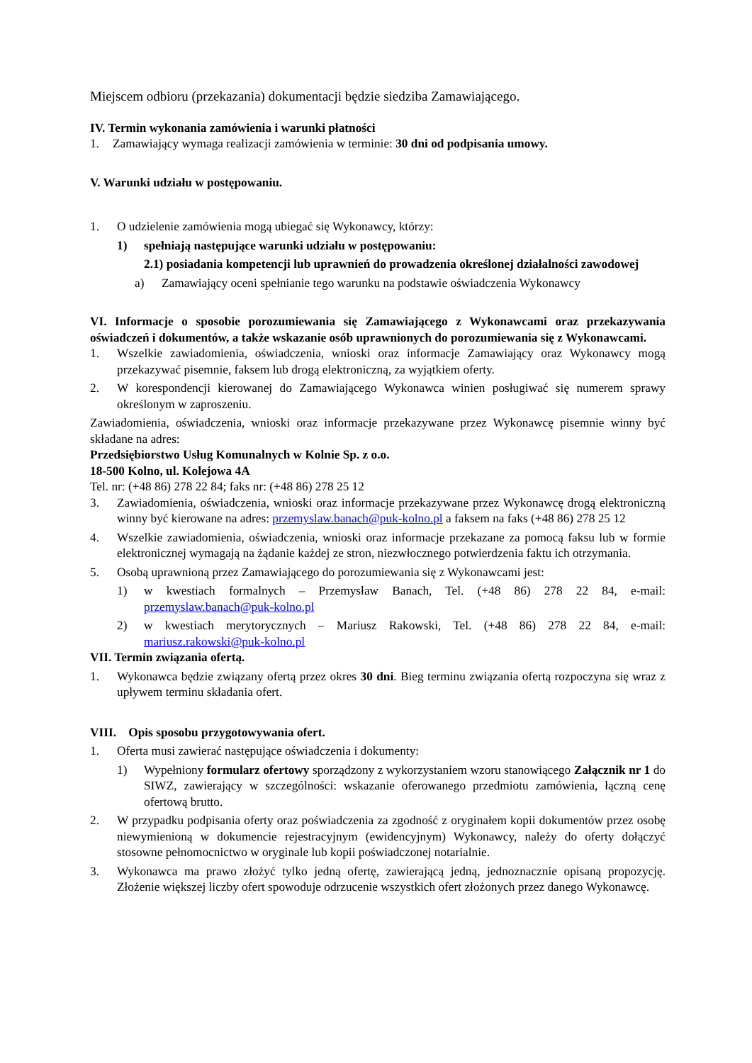Miejscem odbioru (przekazania) dokumentacji będzie siedziba Zamawiającego.
IV. Termin wykonania zamówienia i warunki płatności
1. Zamawiający wymaga realizacji zamówienia w terminie: 30 dni od podpisania umowy.
V. Warunki udziału w postępowaniu.
1. O udzielenie zamówienia mogą ubiegać się Wykonawcy, którzy:
1) spełniają następujące warunki udziału w postępowaniu:
2.1) posiadania kompetencji lub uprawnień do prowadzenia określonej działalności zawodowej
a) Zamawiający oceni spełnianie tego warunku na podstawie oświadczenia Wykonawcy
VI. Informacje o sposobie porozumiewania się Zamawiającego z Wykonawcami oraz przekazywania oświadczeń i dokumentów, a także wskazanie osób uprawnionych do porozumiewania się z Wykonawcami.
1. Wszelkie zawiadomienia, oświadczenia, wnioski oraz informacje Zamawiający oraz Wykonawcy mogą przekazywać pisemnie, faksem lub drogą elektroniczną, za wyjątkiem oferty.
2. W korespondencji kierowanej do Zamawiającego Wykonawca winien posługiwać się numerem sprawy określonym w zaproszeniu.
Zawiadomienia, oświadczenia, wnioski oraz informacje przekazywane przez Wykonawcę pisemnie winny być składane na adres:
Przedsiębiorstwo Usług Komunalnych w Kolnie Sp. z o.o.
18-500 Kolno, ul. Kolejowa 4A
Tel. nr: (+48 86) 278 22 84; faks nr: (+48 86) 278 25 12
3. Zawiadomienia, oświadczenia, wnioski oraz informacje przekazywane przez Wykonawcę drogą elektroniczną winny być kierowane na adres: przemyslaw.banach@puk-kolno.pl a faksem na faks (+48 86) 278 25 12
4. Wszelkie zawiadomienia, oświadczenia, wnioski oraz informacje przekazane za pomocą faksu lub w formie elektronicznej wymagają na żądanie każdej ze stron, niezwłocznego potwierdzenia faktu ich otrzymania.
5. Osobą uprawnioną przez Zamawiającego do porozumiewania się z Wykonawcami jest:
1) w kwestiach formalnych – Przemysław Banach, Tel. (+48 86) 278 22 84, e-mail: przemyslaw.banach@puk-kolno.pl
2) w kwestiach merytorycznych – Mariusz Rakowski, Tel. (+48 86) 278 22 84, e-mail: mariusz.rakowski@puk-kolno.pl
VII. Termin związania ofertą.
1. Wykonawca będzie związany ofertą przez okres 30 dni. Bieg terminu związania ofertą rozpoczyna się wraz z upływem terminu składania ofert.
VIII. Opis sposobu przygotowywania ofert.
1. Oferta musi zawierać następujące oświadczenia i dokumenty:
1) Wypełniony formularz ofertowy sporządzony z wykorzystaniem wzoru stanowiącego Załącznik nr 1 do SIWZ, zawierający w szczególności: wskazanie oferowanego przedmiotu zamówienia, łączną cenę ofertową brutto.
2. W przypadku podpisania oferty oraz poświadczenia za zgodność z oryginałem kopii dokumentów przez osobę niewymienioną w dokumencie rejestracyjnym (ewidencyjnym) Wykonawcy, należy do oferty dołączyć stosowne pełnomocnictwo w oryginale lub kopii poświadczonej notarialnie.
3. Wykonawca ma prawo złożyć tylko jedną ofertę, zawierającą jedną, jednoznacznie opisaną propozycję. Złożenie większej liczby ofert spowoduje odrzucenie wszystkich ofert złożonych przez danego Wykonawcę.